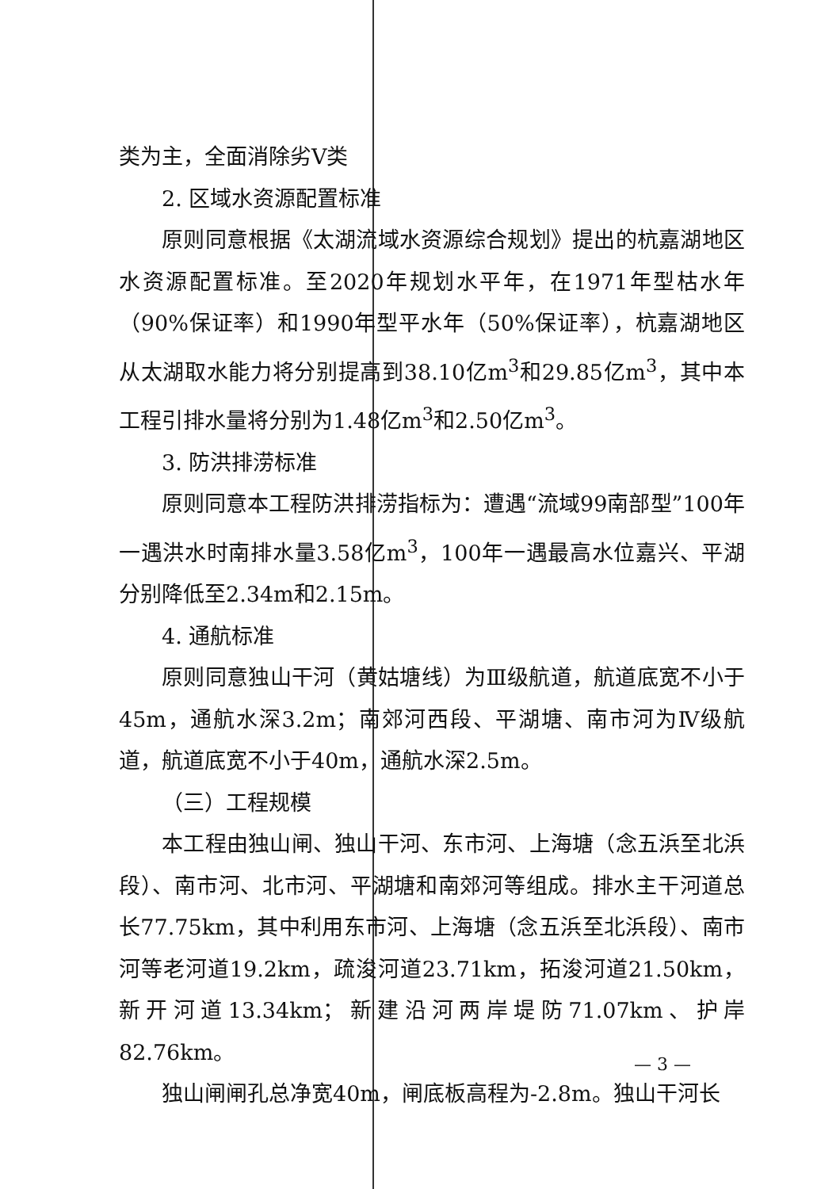类为主，全面消除劣Ⅴ类
2. 区域水资源配置标准
原则同意根据《太湖流域水资源综合规划》提出的杭嘉湖地区水资源配置标准。至2020年规划水平年，在1971年型枯水年（90%保证率）和1990年型平水年（50%保证率），杭嘉湖地区从太湖取水能力将分别提高到38.10亿m<sup>3</sup>和29.85亿m<sup>3</sup>，其中本工程引排水量将分别为1.48亿m<sup>3</sup>和2.50亿m<sup>3</sup>。
3. 防洪排涝标准
原则同意本工程防洪排涝指标为：遭遇“流域99南部型”100年一遇洪水时南排水量3.58亿m<sup>3</sup>，100年一遇最高水位嘉兴、平湖分别降低至2.34m和2.15m。
4. 通航标准
原则同意独山干河（黄姑塘线）为Ⅲ级航道，航道底宽不小于45m，通航水深3.2m；南郊河西段、平湖塘、南市河为Ⅳ级航道，航道底宽不小于40m，通航水深2.5m。
（三）工程规模
本工程由独山闸、独山干河、东市河、上海塘（念五浜至北浜段）、南市河、北市河、平湖塘和南郊河等组成。排水主干河道总长77.75km，其中利用东市河、上海塘（念五浜至北浜段）、南市河等老河道19.2km，疏浚河道23.71km，拓浚河道21.50km，新开河道13.34km；新建沿河两岸堤防71.07km、护岸82.76km。
独山闸闸孔总净宽40m，闸底板高程为-2.8m。独山干河长
— 3 —